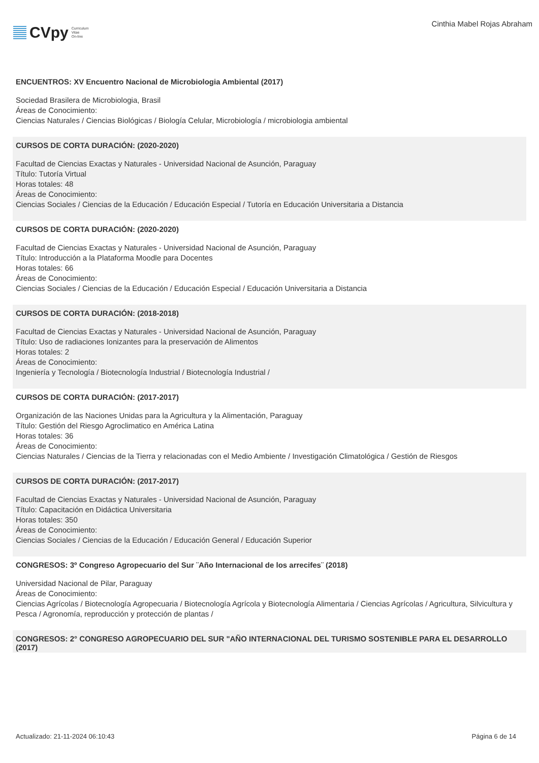CVpy Curriculum
Vitae
On-line
Cinthia Mabel Rojas Abraham
ENCUENTROS: XV Encuentro Nacional de Microbiologia Ambiental (2017)
Sociedad Brasilera de Microbiologia, Brasil
Áreas de Conocimiento:
Ciencias Naturales / Ciencias Biológicas / Biología Celular, Microbiología / microbiologia ambiental
CURSOS DE CORTA DURACIÓN: (2020-2020)
Facultad de Ciencias Exactas y Naturales - Universidad Nacional de Asunción, Paraguay
Título: Tutoría Virtual
Horas totales: 48
Áreas de Conocimiento:
Ciencias Sociales / Ciencias de la Educación / Educación Especial / Tutoría en Educación Universitaria a Distancia
CURSOS DE CORTA DURACIÓN: (2020-2020)
Facultad de Ciencias Exactas y Naturales - Universidad Nacional de Asunción, Paraguay
Título: Introducción a la Plataforma Moodle para Docentes
Horas totales: 66
Áreas de Conocimiento:
Ciencias Sociales / Ciencias de la Educación / Educación Especial / Educación Universitaria a Distancia
CURSOS DE CORTA DURACIÓN: (2018-2018)
Facultad de Ciencias Exactas y Naturales - Universidad Nacional de Asunción, Paraguay
Título: Uso de radiaciones Ionizantes para la preservación de Alimentos
Horas totales: 2
Áreas de Conocimiento:
Ingeniería y Tecnología / Biotecnología Industrial / Biotecnología Industrial /
CURSOS DE CORTA DURACIÓN: (2017-2017)
Organización de las Naciones Unidas para la Agricultura y la Alimentación, Paraguay
Título: Gestión del Riesgo Agroclimatico en América Latina
Horas totales: 36
Áreas de Conocimiento:
Ciencias Naturales / Ciencias de la Tierra y relacionadas con el Medio Ambiente / Investigación Climatológica / Gestión de Riesgos
CURSOS DE CORTA DURACIÓN: (2017-2017)
Facultad de Ciencias Exactas y Naturales - Universidad Nacional de Asunción, Paraguay
Título: Capacitación en Didáctica Universitaria
Horas totales: 350
Áreas de Conocimiento:
Ciencias Sociales / Ciencias de la Educación / Educación General / Educación Superior
CONGRESOS: 3º Congreso Agropecuario del Sur ¨Año Internacional de los arrecifes¨ (2018)
Universidad Nacional de Pilar, Paraguay
Áreas de Conocimiento:
Ciencias Agrícolas / Biotecnología Agropecuaria / Biotecnología Agrícola y Biotecnología Alimentaria / Ciencias Agrícolas / Agricultura, Silvicultura y Pesca / Agronomía, reproducción y protección de plantas /
CONGRESOS: 2° CONGRESO AGROPECUARIO DEL SUR "AÑO INTERNACIONAL DEL TURISMO SOSTENIBLE PARA EL DESARROLLO (2017)
Actualizado: 21-11-2024 06:10:43 Página 6 de 14